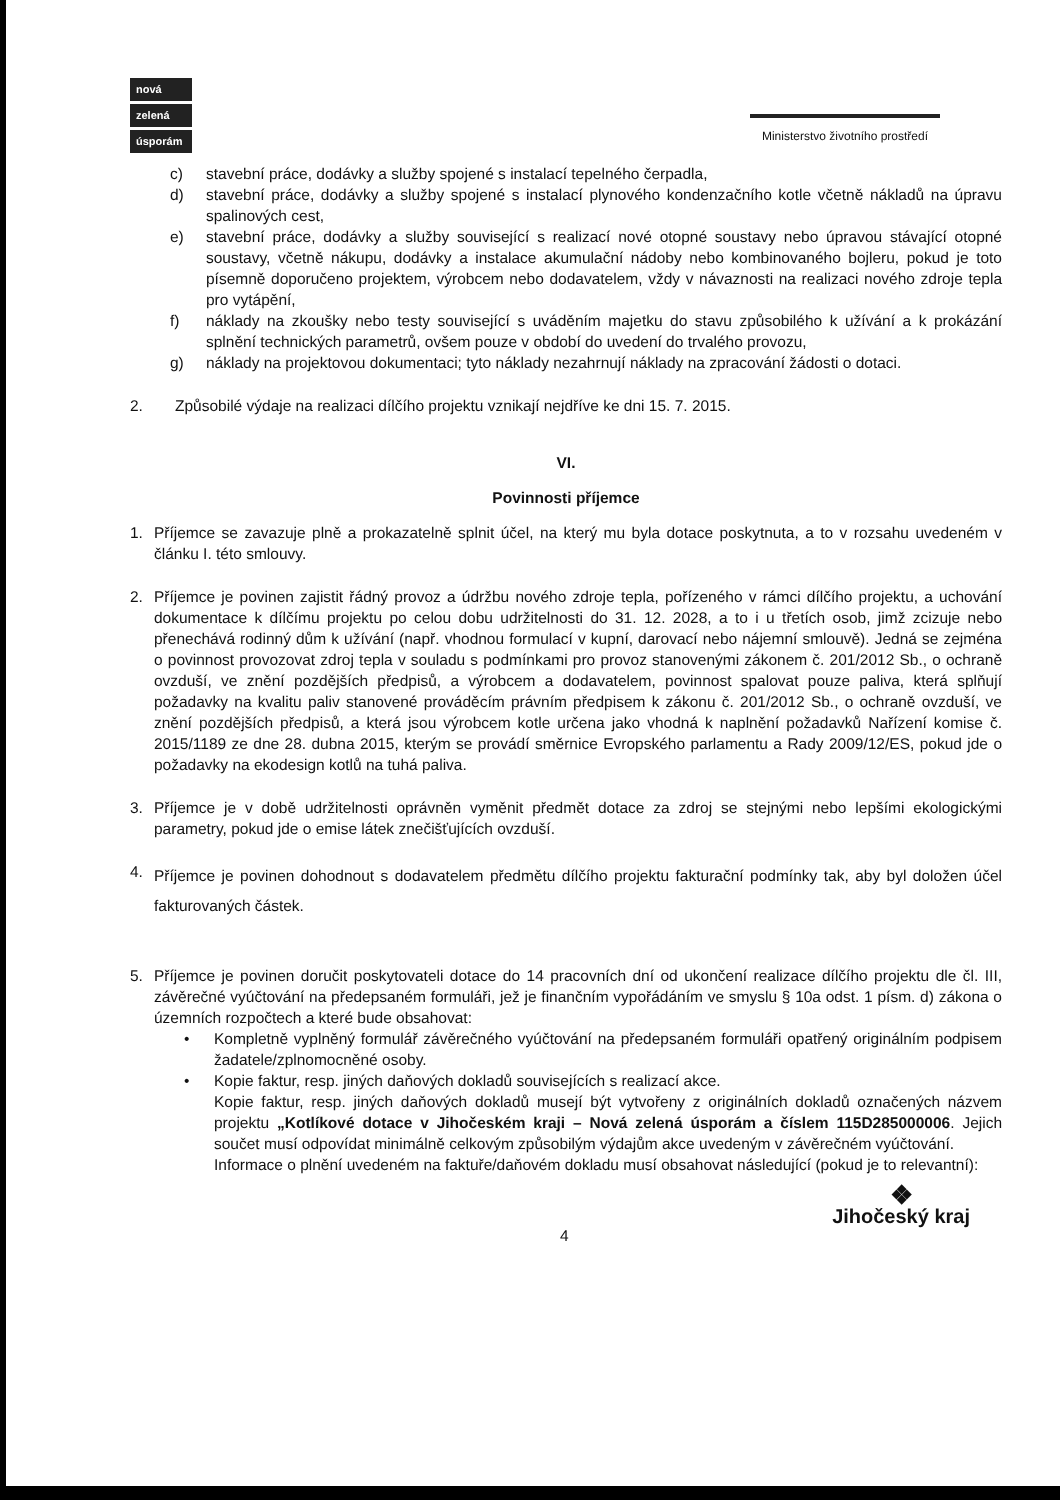nová
zelená
úsporám
Ministerstvo životního prostředí
c) stavební práce, dodávky a služby spojené s instalací tepelného čerpadla,
d) stavební práce, dodávky a služby spojené s instalací plynového kondenzačního kotle včetně nákladů na úpravu spalinových cest,
e) stavební práce, dodávky a služby související s realizací nové otopné soustavy nebo úpravou stávající otopné soustavy, včetně nákupu, dodávky a instalace akumulační nádoby nebo kombinovaného bojleru, pokud je toto písemně doporučeno projektem, výrobcem nebo dodavatelem, vždy v návaznosti na realizaci nového zdroje tepla pro vytápění,
f) náklady na zkoušky nebo testy související s uváděním majetku do stavu způsobilého k užívání a k prokázání splnění technických parametrů, ovšem pouze v období do uvedení do trvalého provozu,
g) náklady na projektovou dokumentaci; tyto náklady nezahrnují náklady na zpracování žádosti o dotaci.
2. Způsobilé výdaje na realizaci dílčího projektu vznikají nejdříve ke dni 15. 7. 2015.
VI.
Povinnosti příjemce
1. Příjemce se zavazuje plně a prokazatelně splnit účel, na který mu byla dotace poskytnuta, a to v rozsahu uvedeném v článku I. této smlouvy.
2. Příjemce je povinen zajistit řádný provoz a údržbu nového zdroje tepla, pořízeného v rámci dílčího projektu, a uchování dokumentace k dílčímu projektu po celou dobu udržitelnosti do 31. 12. 2028, a to i u třetích osob, jimž zcizuje nebo přenechává rodinný dům k užívání (např. vhodnou formulací v kupní, darovací nebo nájemní smlouvě). Jedná se zejména o povinnost provozovat zdroj tepla v souladu s podmínkami pro provoz stanovenými zákonem č. 201/2012 Sb., o ochraně ovzduší, ve znění pozdějších předpisů, a výrobcem a dodavatelem, povinnost spalovat pouze paliva, která splňují požadavky na kvalitu paliv stanovené prováděcím právním předpisem k zákonu č. 201/2012 Sb., o ochraně ovzduší, ve znění pozdějších předpisů, a která jsou výrobcem kotle určena jako vhodná k naplnění požadavků Nařízení komise č. 2015/1189 ze dne 28. dubna 2015, kterým se provádí směrnice Evropského parlamentu a Rady 2009/12/ES, pokud jde o požadavky na ekodesign kotlů na tuhá paliva.
3. Příjemce je v době udržitelnosti oprávněn vyměnit předmět dotace za zdroj se stejnými nebo lepšími ekologickými parametry, pokud jde o emise látek znečišťujících ovzduší.
4. Příjemce je povinen dohodnout s dodavatelem předmětu dílčího projektu fakturační podmínky tak, aby byl doložen účel fakturovaných částek.
5. Příjemce je povinen doručit poskytovateli dotace do 14 pracovních dní od ukončení realizace dílčího projektu dle čl. III, závěrečné vyúčtování na předepsaném formuláři, jež je finančním vypořádáním ve smyslu § 10a odst. 1 písm. d) zákona o územních rozpočtech a které bude obsahovat:
• Kompletně vyplněný formulář závěrečného vyúčtování na předepsaném formuláři opatřený originálním podpisem žadatele/zplnomocněné osoby.
• Kopie faktur, resp. jiných daňových dokladů souvisejících s realizací akce.
Kopie faktur, resp. jiných daňových dokladů musejí být vytvořeny z originálních dokladů označených názvem projektu „Kotlíkové dotace v Jihočeském kraji – Nová zelená úsporám a číslem 115D285000006. Jejich součet musí odpovídat minimálně celkovým způsobilým výdajům akce uvedeným v závěrečném vyúčtování.
Informace o plnění uvedeném na faktuře/daňovém dokladu musí obsahovat následující (pokud je to relevantní):
4
❖
Jihočeský kraj